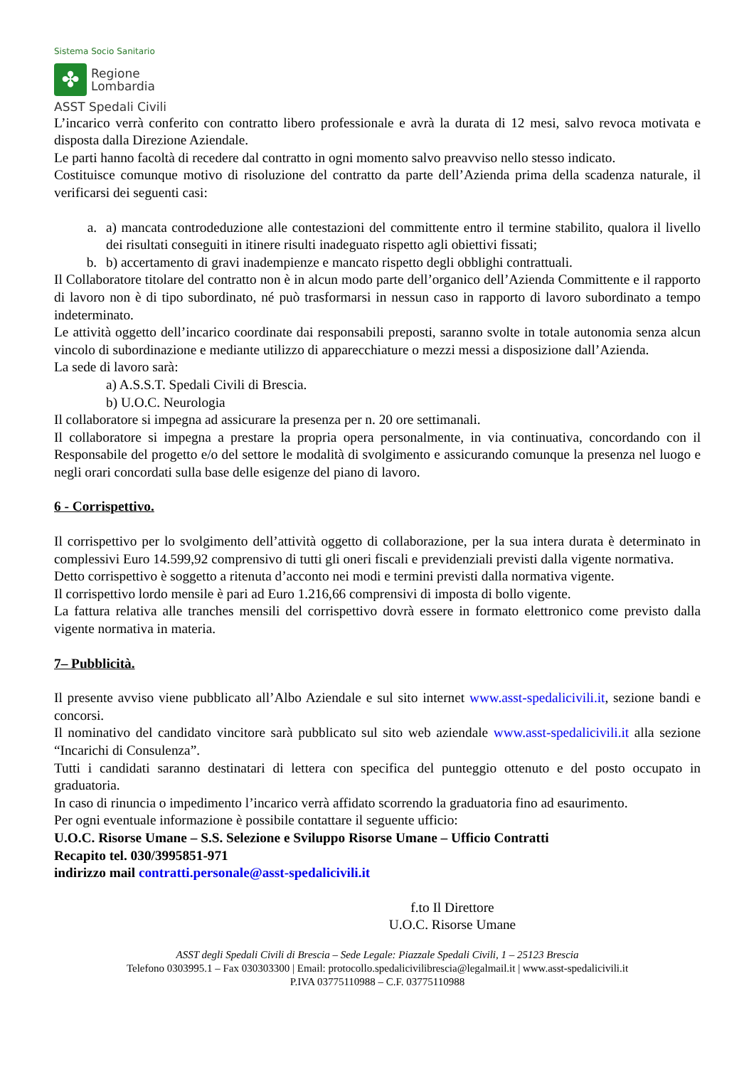Sistema Socio Sanitario
✤
Regione
Lombardia
ASST Spedali Civili
L’incarico verrà conferito con contratto libero professionale e avrà la durata di 12 mesi, salvo revoca motivata e disposta dalla Direzione Aziendale.
Le parti hanno facoltà di recedere dal contratto in ogni momento salvo preavviso nello stesso indicato.
Costituisce comunque motivo di risoluzione del contratto da parte dell’Azienda prima della scadenza naturale, il verificarsi dei seguenti casi:
a. a) mancata controdeduzione alle contestazioni del committente entro il termine stabilito, qualora il livello dei risultati conseguiti in itinere risulti inadeguato rispetto agli obiettivi fissati;
b. b) accertamento di gravi inadempienze e mancato rispetto degli obblighi contrattuali.
Il Collaboratore titolare del contratto non è in alcun modo parte dell’organico dell’Azienda Committente e il rapporto di lavoro non è di tipo subordinato, né può trasformarsi in nessun caso in rapporto di lavoro subordinato a tempo indeterminato.
Le attività oggetto dell’incarico coordinate dai responsabili preposti, saranno svolte in totale autonomia senza alcun vincolo di subordinazione e mediante utilizzo di apparecchiature o mezzi messi a disposizione dall’Azienda.
La sede di lavoro sarà:
a) A.S.S.T. Spedali Civili di Brescia.
b) U.O.C. Neurologia
Il collaboratore si impegna ad assicurare la presenza per n. 20 ore settimanali.
Il collaboratore si impegna a prestare la propria opera personalmente, in via continuativa, concordando con il Responsabile del progetto e/o del settore le modalità di svolgimento e assicurando comunque la presenza nel luogo e negli orari concordati sulla base delle esigenze del piano di lavoro.
6 - Corrispettivo.
Il corrispettivo per lo svolgimento dell’attività oggetto di collaborazione, per la sua intera durata è determinato in complessivi Euro 14.599,92 comprensivo di tutti gli oneri fiscali e previdenziali previsti dalla vigente normativa.
Detto corrispettivo è soggetto a ritenuta d’acconto nei modi e termini previsti dalla normativa vigente.
Il corrispettivo lordo mensile è pari ad Euro 1.216,66 comprensivi di imposta di bollo vigente.
La fattura relativa alle tranches mensili del corrispettivo dovrà essere in formato elettronico come previsto dalla vigente normativa in materia.
7– Pubblicità.
Il presente avviso viene pubblicato all’Albo Aziendale e sul sito internet www.asst-spedalicivili.it, sezione bandi e concorsi.
Il nominativo del candidato vincitore sarà pubblicato sul sito web aziendale www.asst-spedalicivili.it alla sezione “Incarichi di Consulenza”.
Tutti i candidati saranno destinatari di lettera con specifica del punteggio ottenuto e del posto occupato in graduatoria.
In caso di rinuncia o impedimento l’incarico verrà affidato scorrendo la graduatoria fino ad esaurimento.
Per ogni eventuale informazione è possibile contattare il seguente ufficio:
U.O.C. Risorse Umane – S.S. Selezione e Sviluppo Risorse Umane – Ufficio Contratti
Recapito tel. 030/3995851-971
indirizzo mail contratti.personale@asst-spedalicivili.it
f.to Il Direttore
U.O.C. Risorse Umane
ASST degli Spedali Civili di Brescia – Sede Legale: Piazzale Spedali Civili, 1 – 25123 Brescia
Telefono 0303995.1 – Fax 030303300 | Email: protocollo.spedalicivilibrescia@legalmail.it | www.asst-spedalicivili.it
P.IVA 03775110988 – C.F. 03775110988